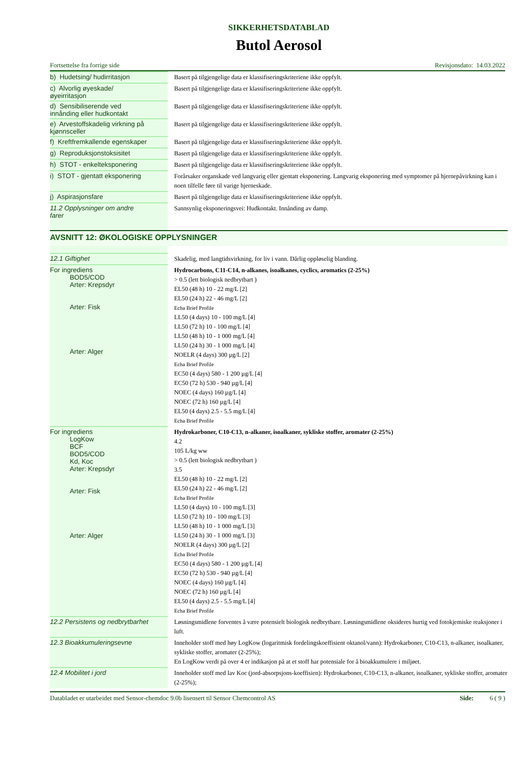SIKKERHETSDATABLAD
Butol Aerosol
Fortsettelse fra forrige side Revisjonsdato: 14.03.2022
| b) Hudetsing/ hudirritasjon | Basert på tilgjengelige data er klassifiseringskriteriene ikke oppfylt. |
| c) Alvorlig øyeskade/ øyeirritasjon | Basert på tilgjengelige data er klassifiseringskriteriene ikke oppfylt. |
| d) Sensibiliserende ved innånding eller hudkontakt | Basert på tilgjengelige data er klassifiseringskriteriene ikke oppfylt. |
| e) Arvestoffskadelig virkning på kjønnsceller | Basert på tilgjengelige data er klassifiseringskriteriene ikke oppfylt. |
| f) Kreftfremkallende egenskaper | Basert på tilgjengelige data er klassifiseringskriteriene ikke oppfylt. |
| g) Reproduksjonstoksisitet | Basert på tilgjengelige data er klassifiseringskriteriene ikke oppfylt. |
| h) STOT - enkelteksponering | Basert på tilgjengelige data er klassifiseringskriteriene ikke oppfylt. |
| i) STOT - gjentatt eksponering | Forårsaker organskade ved langvarig eller gjentatt eksponering. Langvarig eksponering med symptomer på hjernepåvirkning kan i noen tilfelle føre til varige hjerneskade. |
| j) Aspirasjonsfare | Basert på tilgjengelige data er klassifiseringskriteriene ikke oppfylt. |
| 11.2 Opplysninger om andre farer | Sannsynlig eksponeringsvei: Hudkontakt. Innånding av damp. |
AVSNITT 12: ØKOLOGISKE OPPLYSNINGER
| 12.1 Giftighet | Skadelig, med langtidsvirkning, for liv i vann. Dårlig oppløselig blanding. |
| For ingrediens BOD5/COD Arter: Krepsdyr Arter: Fisk Arter: Alger | Hydrocarbons, C11-C14, n-alkanes, isoalkanes, cyclics, aromatics (2-25%) > 0.5 (lett biologisk nedbrytbart ) EL50 (48 h) 10 - 22 mg/L [2] EL50 (24 h) 22 - 46 mg/L [2] Echa Brief Profile LL50 (4 days) 10 - 100 mg/L [4] LL50 (72 h) 10 - 100 mg/L [4] LL50 (48 h) 10 - 1 000 mg/L [4] LL50 (24 h) 30 - 1 000 mg/L [4] NOELR (4 days) 300 µg/L [2] Echa Brief Profile EC50 (4 days) 580 - 1 200 µg/L [4] EC50 (72 h) 530 - 940 µg/L [4] NOEC (4 days) 160 µg/L [4] NOEC (72 h) 160 µg/L [4] EL50 (4 days) 2.5 - 5.5 mg/L [4] Echa Brief Profile |
| For ingrediens LogKow BCF BOD5/COD Kd, Koc Arter: Krepsdyr Arter: Fisk Arter: Alger | Hydrokarboner, C10-C13, n-alkaner, isoalkaner, sykliske stoffer, aromater (2-25%) 4.2 105 L/kg ww > 0.5 (lett biologisk nedbrytbart ) 3.5 EL50 (48 h) 10 - 22 mg/L [2] EL50 (24 h) 22 - 46 mg/L [2] Echa Brief Profile LL50 (4 days) 10 - 100 mg/L [3] LL50 (72 h) 10 - 100 mg/L [3] LL50 (48 h) 10 - 1 000 mg/L [3] LL50 (24 h) 30 - 1 000 mg/L [3] NOELR (4 days) 300 µg/L [2] Echa Brief Profile EC50 (4 days) 580 - 1 200 µg/L [4] EC50 (72 h) 530 - 940 µg/L [4] NOEC (4 days) 160 µg/L [4] NOEC (72 h) 160 µg/L [4] EL50 (4 days) 2.5 - 5.5 mg/L [4] Echa Brief Profile |
| 12.2 Persistens og nedbrytbarhet | Løsningsmidlene forventes å være potensielt biologisk nedbrytbare. Løsningsmidlene oksideres hurtig ved fotokjemiske reaksjoner i luft. |
| 12.3 Bioakkumuleringsevne | Inneholder stoff med høy LogKow (logaritmisk fordelingskoeffisient oktanol/vann): Hydrokarboner, C10-C13, n-alkaner, isoalkaner, sykliske stoffer, aromater (2-25%); En LogKow verdi på over 4 er indikasjon på at et stoff har potensiale for å bioakkumulere i miljøet. |
| 12.4 Mobilitet i jord | Inneholder stoff med lav Koc (jord-absorpsjons-koeffisien): Hydrokarboner, C10-C13, n-alkaner, isoalkaner, sykliske stoffer, aromater (2-25%); |
Databladet er utarbeidet med Sensor-chemdoc 9.0b lisensert til Sensor Chemcontrol AS Side: 6 ( 9 )